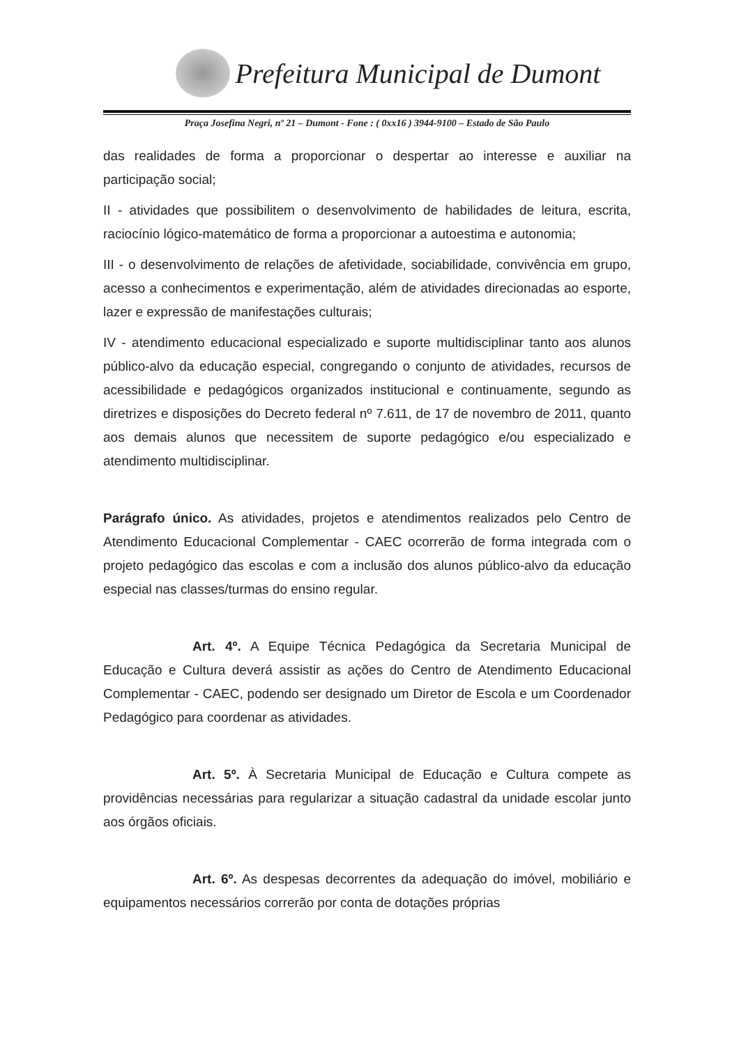Prefeitura Municipal de Dumont
Praça Josefina Negri, nº 21 – Dumont - Fone : ( 0xx16 ) 3944-9100 – Estado de São Paulo
das realidades de forma a proporcionar o despertar ao interesse e auxiliar na participação social;
II - atividades que possibilitem o desenvolvimento de habilidades de leitura, escrita, raciocínio lógico-matemático de forma a proporcionar a autoestima e autonomia;
III - o desenvolvimento de relações de afetividade, sociabilidade, convivência em grupo, acesso a conhecimentos e experimentação, além de atividades direcionadas ao esporte, lazer e expressão de manifestações culturais;
IV - atendimento educacional especializado e suporte multidisciplinar tanto aos alunos público-alvo da educação especial, congregando o conjunto de atividades, recursos de acessibilidade e pedagógicos organizados institucional e continuamente, segundo as diretrizes e disposições do Decreto federal nº 7.611, de 17 de novembro de 2011, quanto aos demais alunos que necessitem de suporte pedagógico e/ou especializado e atendimento multidisciplinar.
Parágrafo único. As atividades, projetos e atendimentos realizados pelo Centro de Atendimento Educacional Complementar - CAEC ocorrerão de forma integrada com o projeto pedagógico das escolas e com a inclusão dos alunos público-alvo da educação especial nas classes/turmas do ensino regular.
Art. 4º. A Equipe Técnica Pedagógica da Secretaria Municipal de Educação e Cultura deverá assistir as ações do Centro de Atendimento Educacional Complementar - CAEC, podendo ser designado um Diretor de Escola e um Coordenador Pedagógico para coordenar as atividades.
Art. 5º. À Secretaria Municipal de Educação e Cultura compete as providências necessárias para regularizar a situação cadastral da unidade escolar junto aos órgãos oficiais.
Art. 6º. As despesas decorrentes da adequação do imóvel, mobiliário e equipamentos necessários correrão por conta de dotações próprias